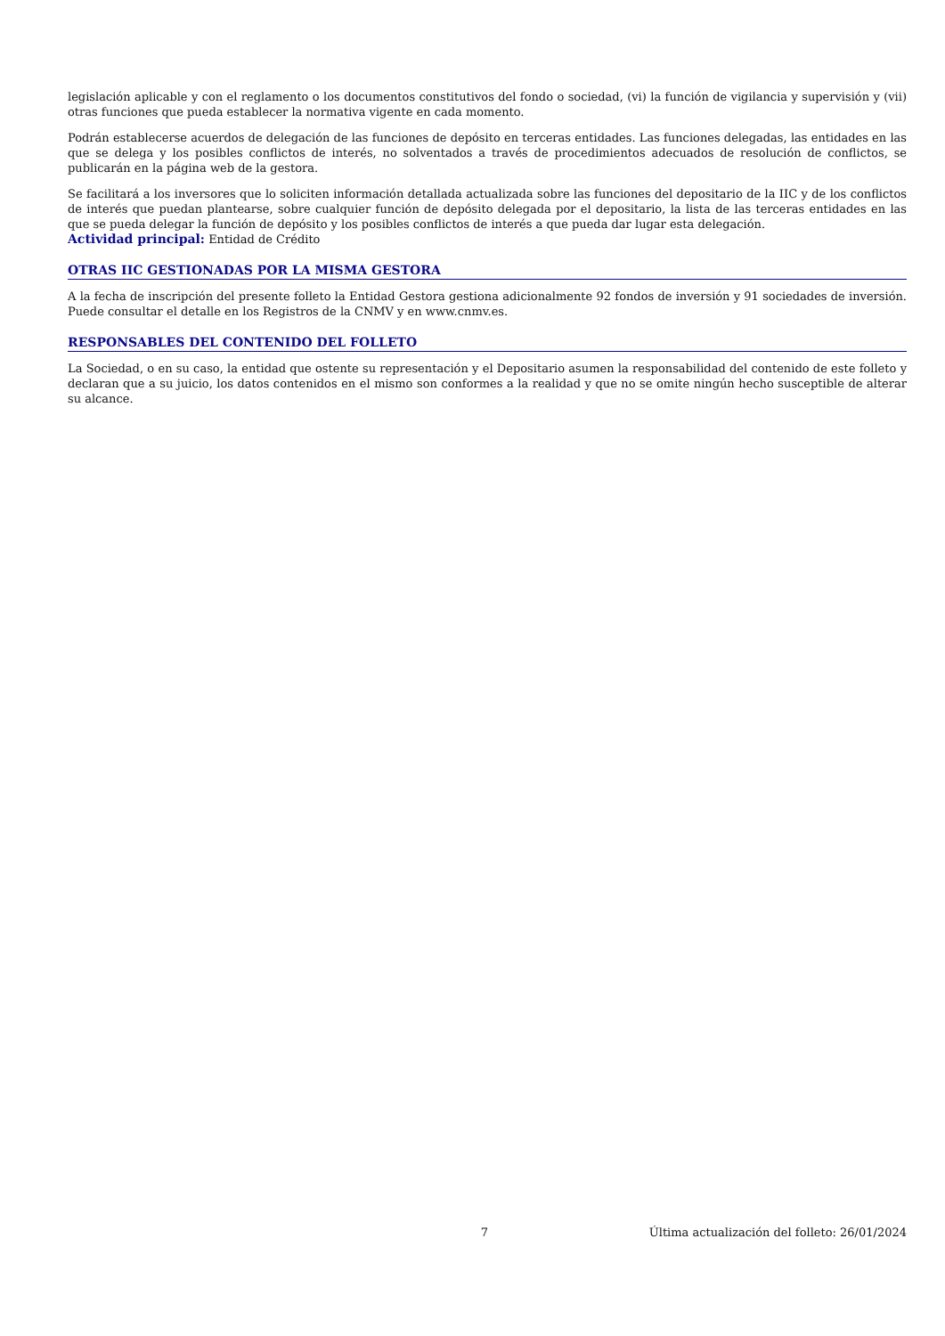legislación aplicable y con el reglamento o los documentos constitutivos del fondo o sociedad, (vi) la función de vigilancia y supervisión y (vii) otras funciones que pueda establecer la normativa vigente en cada momento.
Podrán establecerse acuerdos de delegación de las funciones de depósito en terceras entidades. Las funciones delegadas, las entidades en las que se delega y los posibles conflictos de interés, no solventados a través de procedimientos adecuados de resolución de conflictos, se publicarán en la página web de la gestora.
Se facilitará a los inversores que lo soliciten información detallada actualizada sobre las funciones del depositario de la IIC y de los conflictos de interés que puedan plantearse, sobre cualquier función de depósito delegada por el depositario, la lista de las terceras entidades en las que se pueda delegar la función de depósito y los posibles conflictos de interés a que pueda dar lugar esta delegación.
Actividad principal: Entidad de Crédito
OTRAS IIC GESTIONADAS POR LA MISMA GESTORA
A la fecha de inscripción del presente folleto la Entidad Gestora gestiona adicionalmente 92 fondos de inversión y 91 sociedades de inversión. Puede consultar el detalle en los Registros de la CNMV y en www.cnmv.es.
RESPONSABLES DEL CONTENIDO DEL FOLLETO
La Sociedad, o en su caso, la entidad que ostente su representación y el Depositario asumen la responsabilidad del contenido de este folleto y declaran que a su juicio, los datos contenidos en el mismo son conformes a la realidad y que no se omite ningún hecho susceptible de alterar su alcance.
7 Última actualización del folleto: 26/01/2024